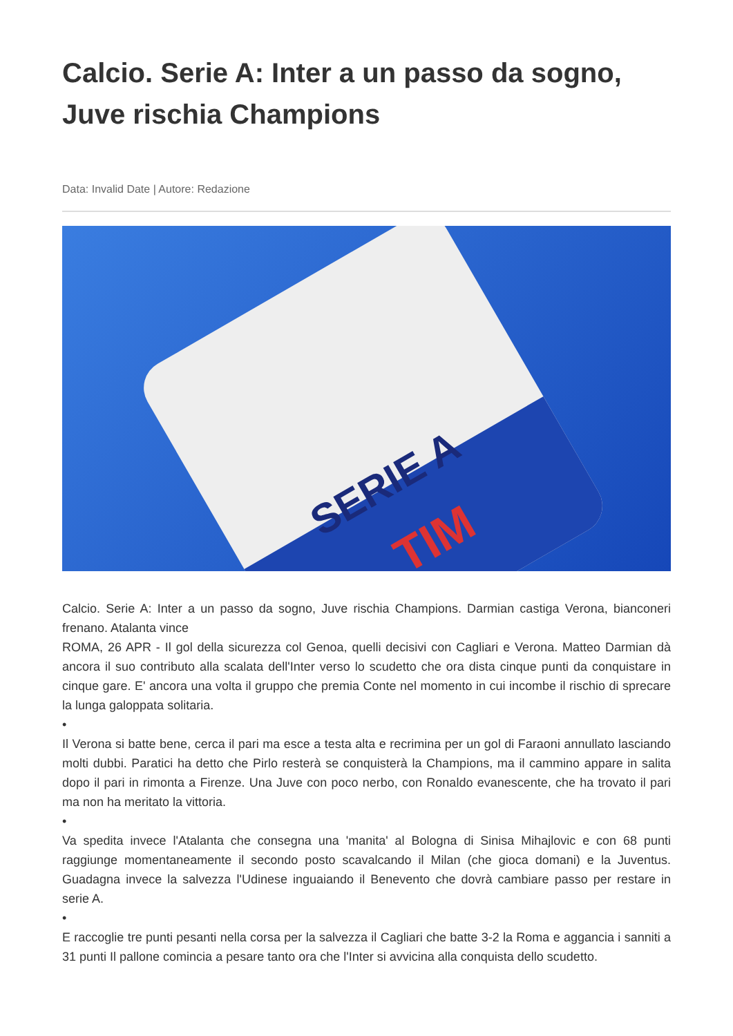Calcio. Serie A: Inter a un passo da sogno, Juve rischia Champions
Data: Invalid Date | Autore: Redazione
SERIE A
TIM
Calcio. Serie A: Inter a un passo da sogno, Juve rischia Champions. Darmian castiga Verona, bianconeri frenano. Atalanta vince
ROMA, 26 APR - Il gol della sicurezza col Genoa, quelli decisivi con Cagliari e Verona. Matteo Darmian dà ancora il suo contributo alla scalata dell'Inter verso lo scudetto che ora dista cinque punti da conquistare in cinque gare. E' ancora una volta il gruppo che premia Conte nel momento in cui incombe il rischio di sprecare la lunga galoppata solitaria.
•
Il Verona si batte bene, cerca il pari ma esce a testa alta e recrimina per un gol di Faraoni annullato lasciando molti dubbi. Paratici ha detto che Pirlo resterà se conquisterà la Champions, ma il cammino appare in salita dopo il pari in rimonta a Firenze. Una Juve con poco nerbo, con Ronaldo evanescente, che ha trovato il pari ma non ha meritato la vittoria.
•
Va spedita invece l'Atalanta che consegna una 'manita' al Bologna di Sinisa Mihajlovic e con 68 punti raggiunge momentaneamente il secondo posto scavalcando il Milan (che gioca domani) e la Juventus. Guadagna invece la salvezza l'Udinese inguaiando il Benevento che dovrà cambiare passo per restare in serie A.
•
E raccoglie tre punti pesanti nella corsa per la salvezza il Cagliari che batte 3-2 la Roma e aggancia i sanniti a 31 punti Il pallone comincia a pesare tanto ora che l'Inter si avvicina alla conquista dello scudetto.